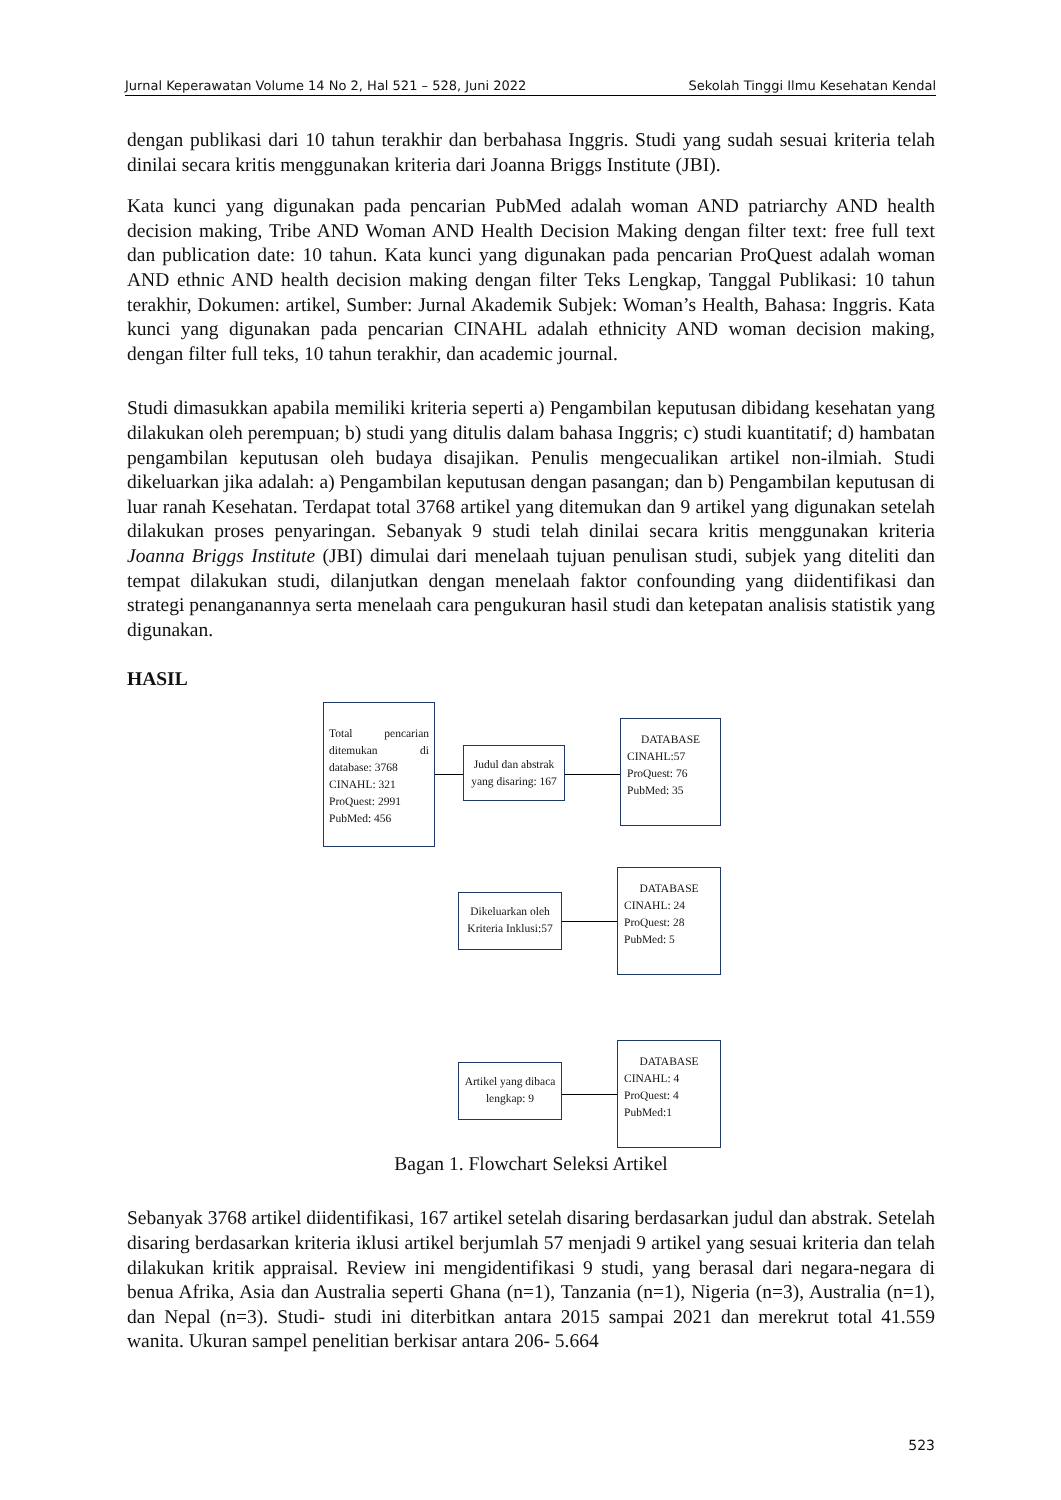Jurnal Keperawatan Volume 14 No 2, Hal 521 – 528, Juni 2022 Sekolah Tinggi Ilmu Kesehatan Kendal
dengan publikasi dari 10 tahun terakhir dan berbahasa Inggris. Studi yang sudah sesuai kriteria telah dinilai secara kritis menggunakan kriteria dari Joanna Briggs Institute (JBI).
Kata kunci yang digunakan pada pencarian PubMed adalah woman AND patriarchy AND health decision making, Tribe AND Woman AND Health Decision Making dengan filter text: free full text dan publication date: 10 tahun. Kata kunci yang digunakan pada pencarian ProQuest adalah woman AND ethnic AND health decision making dengan filter Teks Lengkap, Tanggal Publikasi: 10 tahun terakhir, Dokumen: artikel, Sumber: Jurnal Akademik Subjek: Woman’s Health, Bahasa: Inggris. Kata kunci yang digunakan pada pencarian CINAHL adalah ethnicity AND woman decision making, dengan filter full teks, 10 tahun terakhir, dan academic journal.
Studi dimasukkan apabila memiliki kriteria seperti a) Pengambilan keputusan dibidang kesehatan yang dilakukan oleh perempuan; b) studi yang ditulis dalam bahasa Inggris; c) studi kuantitatif; d) hambatan pengambilan keputusan oleh budaya disajikan. Penulis mengecualikan artikel non-ilmiah. Studi dikeluarkan jika adalah: a) Pengambilan keputusan dengan pasangan; dan b) Pengambilan keputusan di luar ranah Kesehatan. Terdapat total 3768 artikel yang ditemukan dan 9 artikel yang digunakan setelah dilakukan proses penyaringan. Sebanyak 9 studi telah dinilai secara kritis menggunakan kriteria Joanna Briggs Institute (JBI) dimulai dari menelaah tujuan penulisan studi, subjek yang diteliti dan tempat dilakukan studi, dilanjutkan dengan menelaah faktor confounding yang diidentifikasi dan strategi penanganannya serta menelaah cara pengukuran hasil studi dan ketepatan analisis statistik yang digunakan.
HASIL
Total pencarian ditemukan di database: 3768
CINAHL: 321
ProQuest: 2991
PubMed: 456
Judul dan abstrak yang disaring: 167
DATABASE
CINAHL:57
ProQuest: 76
PubMed: 35
Dikeluarkan oleh Kriteria Inklusi:57
DATABASE
CINAHL: 24
ProQuest: 28
PubMed: 5
Artikel yang dibaca lengkap: 9
DATABASE
CINAHL: 4
ProQuest: 4
PubMed:1
Bagan 1. Flowchart Seleksi Artikel
Sebanyak 3768 artikel diidentifikasi, 167 artikel setelah disaring berdasarkan judul dan abstrak. Setelah disaring berdasarkan kriteria iklusi artikel berjumlah 57 menjadi 9 artikel yang sesuai kriteria dan telah dilakukan kritik appraisal. Review ini mengidentifikasi 9 studi, yang berasal dari negara-negara di benua Afrika, Asia dan Australia seperti Ghana (n=1), Tanzania (n=1), Nigeria (n=3), Australia (n=1), dan Nepal (n=3). Studi- studi ini diterbitkan antara 2015 sampai 2021 dan merekrut total 41.559 wanita. Ukuran sampel penelitian berkisar antara 206- 5.664
523